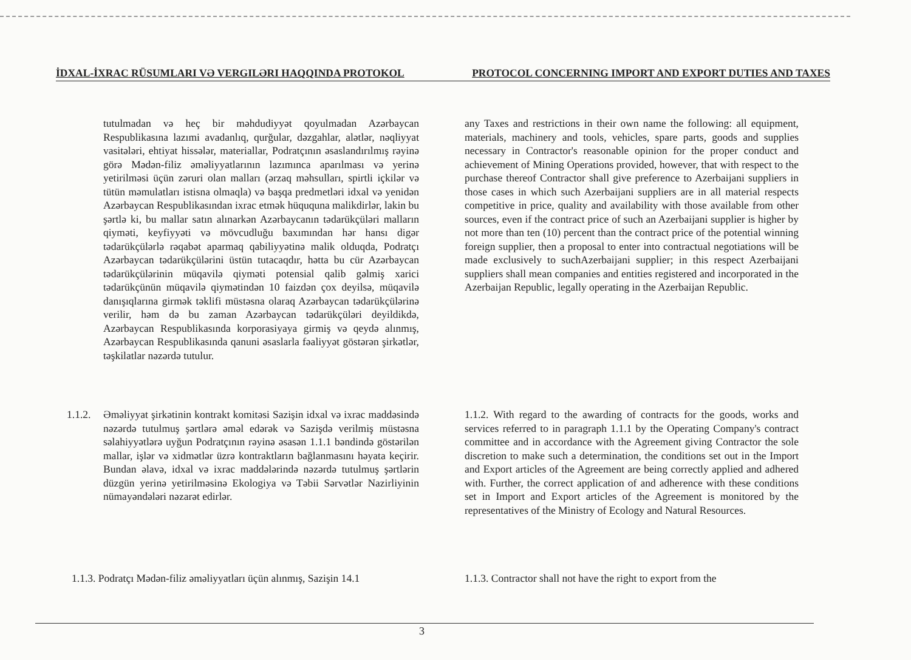İDXAL-İXRAC RÜSUMLARI VƏ VERGILƏRI HAQQINDA PROTOKOL PROTOCOL CONCERNING IMPORT AND EXPORT DUTIES AND TAXES
tutulmadan və heç bir məhdudiyyət qoyulmadan Azərbaycan Respublikasına lazımi avadanlıq, qurğular, dəzgahlar, alətlər, nəqliyyat vasitələri, ehtiyat hissələr, materiallar, Podratçının əsaslandırılmış rəyinə görə Mədən-filiz əməliyyatlarının lazımınca aparılması və yerinə yetirilməsi üçün zəruri olan malları (ərzaq məhsulları, spirtli içkilər və tütün məmulatları istisna olmaqla) və başqa predmetləri idxal və yenidən Azərbaycan Respublikasından ixrac etmək hüququna malikdirlər, lakin bu şərtlə ki, bu mallar satın alınarkən Azərbaycanın tədarükçüləri malların qiyməti, keyfiyyəti və mövcudluğu baxımından hər hansı digər tədarükçülərlə rəqabət aparmaq qabiliyyətinə malik olduqda, Podratçı Azərbaycan tədarükçülərini üstün tutacaqdır, hətta bu cür Azərbaycan tədarükçülərinin müqavilə qiyməti potensial qalib gəlmiş xarici tədarükçünün müqavilə qiymətindən 10 faizdən çox deyilsə, müqavilə danışıqlarına girmək təklifi müstəsna olaraq Azərbaycan tədarükçülərinə verilir, həm də bu zaman Azərbaycan tədarükçüləri deyildikdə, Azərbaycan Respublikasında korporasiyaya girmiş və qeydə alınmış, Azərbaycan Respublikasında qanuni əsaslarla fəaliyyət göstərən şirkətlər, təşkilatlar nəzərdə tutulur.
any Taxes and restrictions in their own name the following: all equipment, materials, machinery and tools, vehicles, spare parts, goods and supplies necessary in Contractor's reasonable opinion for the proper conduct and achievement of Mining Operations provided, however, that with respect to the purchase thereof Contractor shall give preference to Azerbaijani suppliers in those cases in which such Azerbaijani suppliers are in all material respects competitive in price, quality and availability with those available from other sources, even if the contract price of such an Azerbaijani supplier is higher by not more than ten (10) percent than the contract price of the potential winning foreign supplier, then a proposal to enter into contractual negotiations will be made exclusively to suchAzerbaijani supplier; in this respect Azerbaijani suppliers shall mean companies and entities registered and incorporated in the Azerbaijan Republic, legally operating in the Azerbaijan Republic.
1.1.2.
Əməliyyat şirkətinin kontrakt komitəsi Sazişin idxal və ixrac maddəsində nəzərdə tutulmuş şərtlərə əməl edərək və Sazişdə verilmiş müstəsna səlahiyyətlərə uyğun Podratçının rəyinə əsasən 1.1.1 bəndində göstərilən mallar, işlər və xidmətlər üzrə kontraktların bağlanmasını həyata keçirir. Bundan əlavə, idxal və ixrac maddələrində nəzərdə tutulmuş şərtlərin düzgün yerinə yetirilməsinə Ekologiya və Təbii Sərvətlər Nazirliyinin nümayəndələri nəzarət edirlər.
1.1.2. With regard to the awarding of contracts for the goods, works and services referred to in paragraph 1.1.1 by the Operating Company's contract committee and in accordance with the Agreement giving Contractor the sole discretion to make such a determination, the conditions set out in the Import and Export articles of the Agreement are being correctly applied and adhered with. Further, the correct application of and adherence with these conditions set in Import and Export articles of the Agreement is monitored by the representatives of the Ministry of Ecology and Natural Resources.
1.1.3. Podratçı Mədən-filiz əməliyyatları üçün alınmış, Sazişin 14.1
1.1.3. Contractor shall not have the right to export from the
3